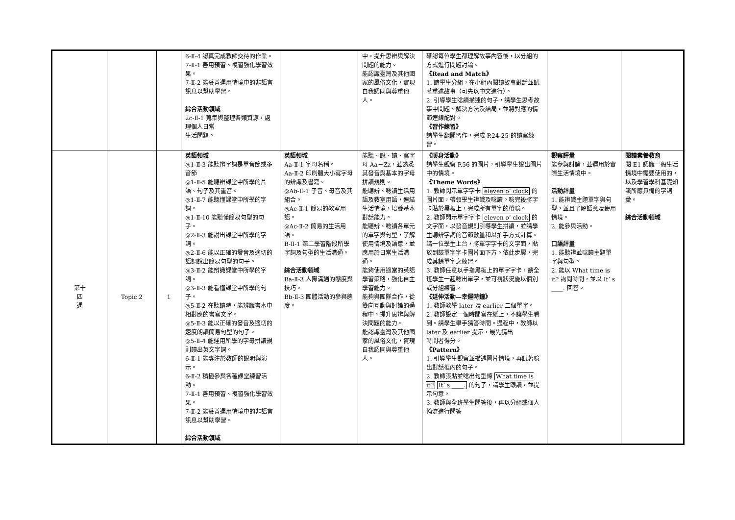| | | | 6-Ⅱ-4 認真完成教師交待的作業。 7-Ⅱ-1 善用預習、複習強化學習效果。 7-Ⅱ-2 能妥善運用情境中的非語言訊息以幫助學習。 綜合活動領域 2c-Ⅱ-1 蒐集與整理各類資源，處理個人日常 生活問題。 | | 中，提升思辨與解決問題的能力。 能認識臺灣及其他國家的風俗文化，實現自我認同與尊重他人。 | 確認每位學生都理解故事內容後，以分組的方式進行問題討論。 《Read and Match》 1. 請學生分組，在小組內閱讀故事對話並試著重述故事（可先以中文進行）。 2. 引導學生唸讀描述的句子，請學生思考故事中問題、解決方法及結局，並將對應的情節連線配對。 《習作練習》 請學生翻開習作，完成 P.24-25 的讀寫練習。 | | |
| 第十 四 週 | Topic 2 | 1 | 英語領域 ◎1-Ⅱ-3 能聽辨字詞是單音節或多音節 ◎1-Ⅱ-5 能聽辨課堂中所學的片語、句子及其重音。 ◎1-Ⅱ-7 能聽懂課堂中所學的字詞。 ◎1-Ⅱ-10 能聽懂簡易句型的句子。 ◎2-Ⅱ-3 能說出課堂中所學的字詞。 ◎2-Ⅱ-6 能以正確的發音及適切的語調說出簡易句型的句子。 ◎3-Ⅱ-2 能辨識課堂中所學的字詞。 ◎3-Ⅱ-3 能看懂課堂中所學的句子。 ◎5-Ⅱ-2 在聽讀時，能辨識書本中相對應的書寫文字。 ◎5-Ⅱ-3 能以正確的發音及適切的速度朗讀簡易句型的句子。 ◎5-Ⅱ-4 能運用所學的字母拼讀規則讀出英文字詞。 6-Ⅱ-1 能專注於教師的說明與演示。 6-Ⅱ-2 積極參與各種課堂練習活動。 7-Ⅱ-1 善用預習、複習強化學習效果。 7-Ⅱ-2 能妥善運用情境中的非語言訊息以幫助學習。 綜合活動領域 | 英語領域 Aa-Ⅱ-1 字母名稱。 Aa-Ⅱ-2 印刷體大小寫字母的辨識及書寫。 ◎Ab-Ⅱ-1 子音、母音及其組合。 ◎Ac-Ⅱ-1 簡易的教室用語。 ◎Ac-Ⅱ-2 簡易的生活用語。 B-Ⅱ-1 第二學習階段所學字詞及句型的生活溝通。 綜合活動領域 Ba-Ⅱ-3 人際溝通的態度與技巧。 Bb-Ⅱ-3 團體活動的參與態度。 | 能聽、說、讀、寫字母 Aa－Zz，並熟悉其發音與基本的字母拼讀規則。 能聽辨、唸讀生活用語及教室用語，連結生活情境，培養基本對話能力。 能聽辨、唸讀各單元的單字與句型，了解使用情境及語意，並應用於日常生活溝通。 能夠使用適當的英語學習策略，強化自主學習能力。 能夠與團隊合作，從雙向互動與討論的過程中，提升思辨與解決問題的能力。 能認識臺灣及其他國家的風俗文化，實現自我認同與尊重他人。 | 《暖身活動》 請學生觀察 P.56 的圖片，引導學生說出圖片中的情境。 《Theme Words》 1. 教師閃示單字字卡 eleven o’ clock 的圖片面，帶領學生辨識及唸讀。唸完後將字卡貼於黑板上，完成所有單字的帶唸。 2. 教師閃示單字字卡 eleven o’ clock 的文字面，以發音規則引導學生拼讀，並請學生聽辨字詞的音節數量和以拍手方式計算。請一位學生上台，將單字字卡的文字面，貼放到該單字字卡圖片面下方。依此步驟，完成其餘單字之練習。 3. 教師任意以手指黑板上的單字字卡，請全班學生一起唸出單字，並可視狀況施以個別或分組練習。 《延伸活動—幸運時鐘》 1. 教師教學 later 及 earlier 二個單字。 2. 教師設定一個時間寫在紙上，不讓學生看到。請學生舉手猜答時間。過程中，教師以 later 及 earlier 提示，最先猜出 時間者得分。 《Pattern》 1. 引導學生觀察並描述圖片情境，再試著唸出對話框內的句子。 2. 教師張貼並唸出句型條 What time is it? It’ s ____. 的句子，請學生跟讀，並提示句意。 3. 教師與全班學生問答後，再以分組或個人輪流進行問答 | 觀察評量 能參與討論，並運用於實際生活情境中。 活動評量 1. 能辨識主題單字與句型，並且了解語意及使用情境。 2. 能參與活動。 口語評量 1. 能聽辨並唸讀主題單字與句型。 2. 能以 What time is it? 詢問時間，並以 It’ s ____. 回答。 | 閱讀素養教育 閱 E1 認識一般生活情境中需要使用的，以及學習學科基礎知識所應具備的字詞彙。 綜合活動領域 |